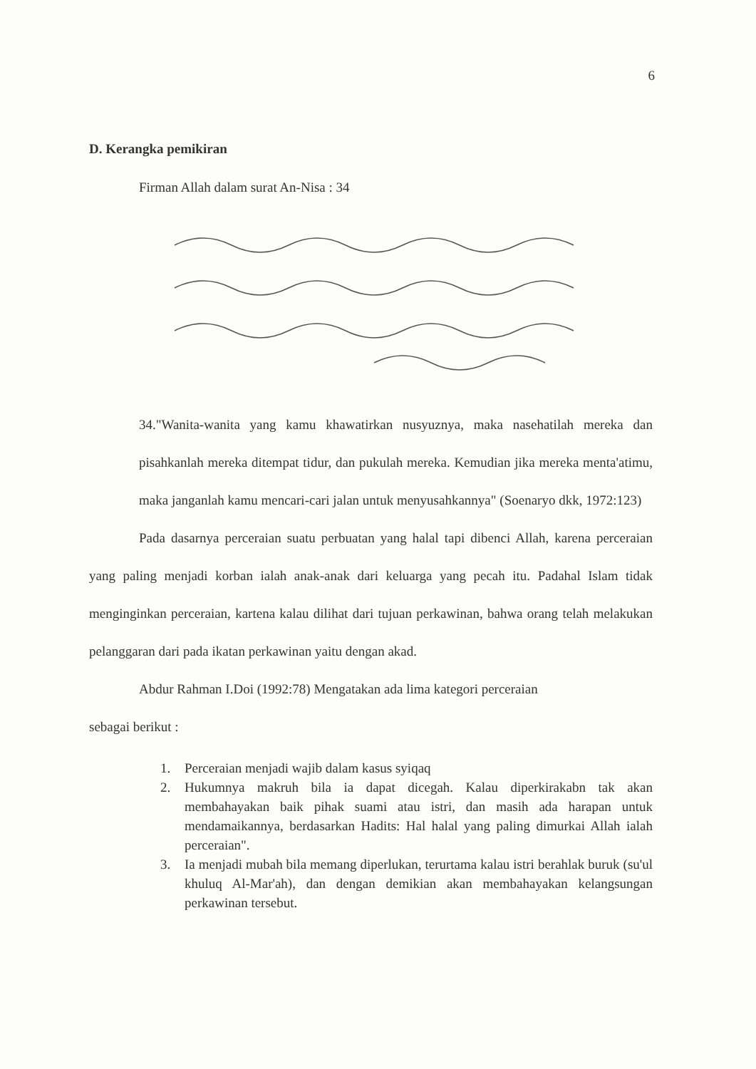6
D. Kerangka pemikiran
Firman Allah dalam surat An-Nisa : 34
34."Wanita-wanita yang kamu khawatirkan nusyuznya, maka nasehatilah mereka dan pisahkanlah mereka ditempat tidur, dan pukulah mereka. Kemudian jika mereka menta'atimu, maka janganlah kamu mencari-cari jalan untuk menyusahkannya" (Soenaryo dkk, 1972:123)
Pada dasarnya perceraian suatu perbuatan yang halal tapi dibenci Allah, karena perceraian yang paling menjadi korban ialah anak-anak dari keluarga yang pecah itu. Padahal Islam tidak menginginkan perceraian, kartena kalau dilihat dari tujuan perkawinan, bahwa orang telah melakukan pelanggaran dari pada ikatan perkawinan yaitu dengan akad.
Abdur Rahman I.Doi (1992:78) Mengatakan ada lima kategori perceraian
sebagai berikut :
1. Perceraian menjadi wajib dalam kasus syiqaq
2. Hukumnya makruh bila ia dapat dicegah. Kalau diperkirakabn tak akan membahayakan baik pihak suami atau istri, dan masih ada harapan untuk mendamaikannya, berdasarkan Hadits: Hal halal yang paling dimurkai Allah ialah perceraian".
3. Ia menjadi mubah bila memang diperlukan, terurtama kalau istri berahlak buruk (su'ul khuluq Al-Mar'ah), dan dengan demikian akan membahayakan kelangsungan perkawinan tersebut.